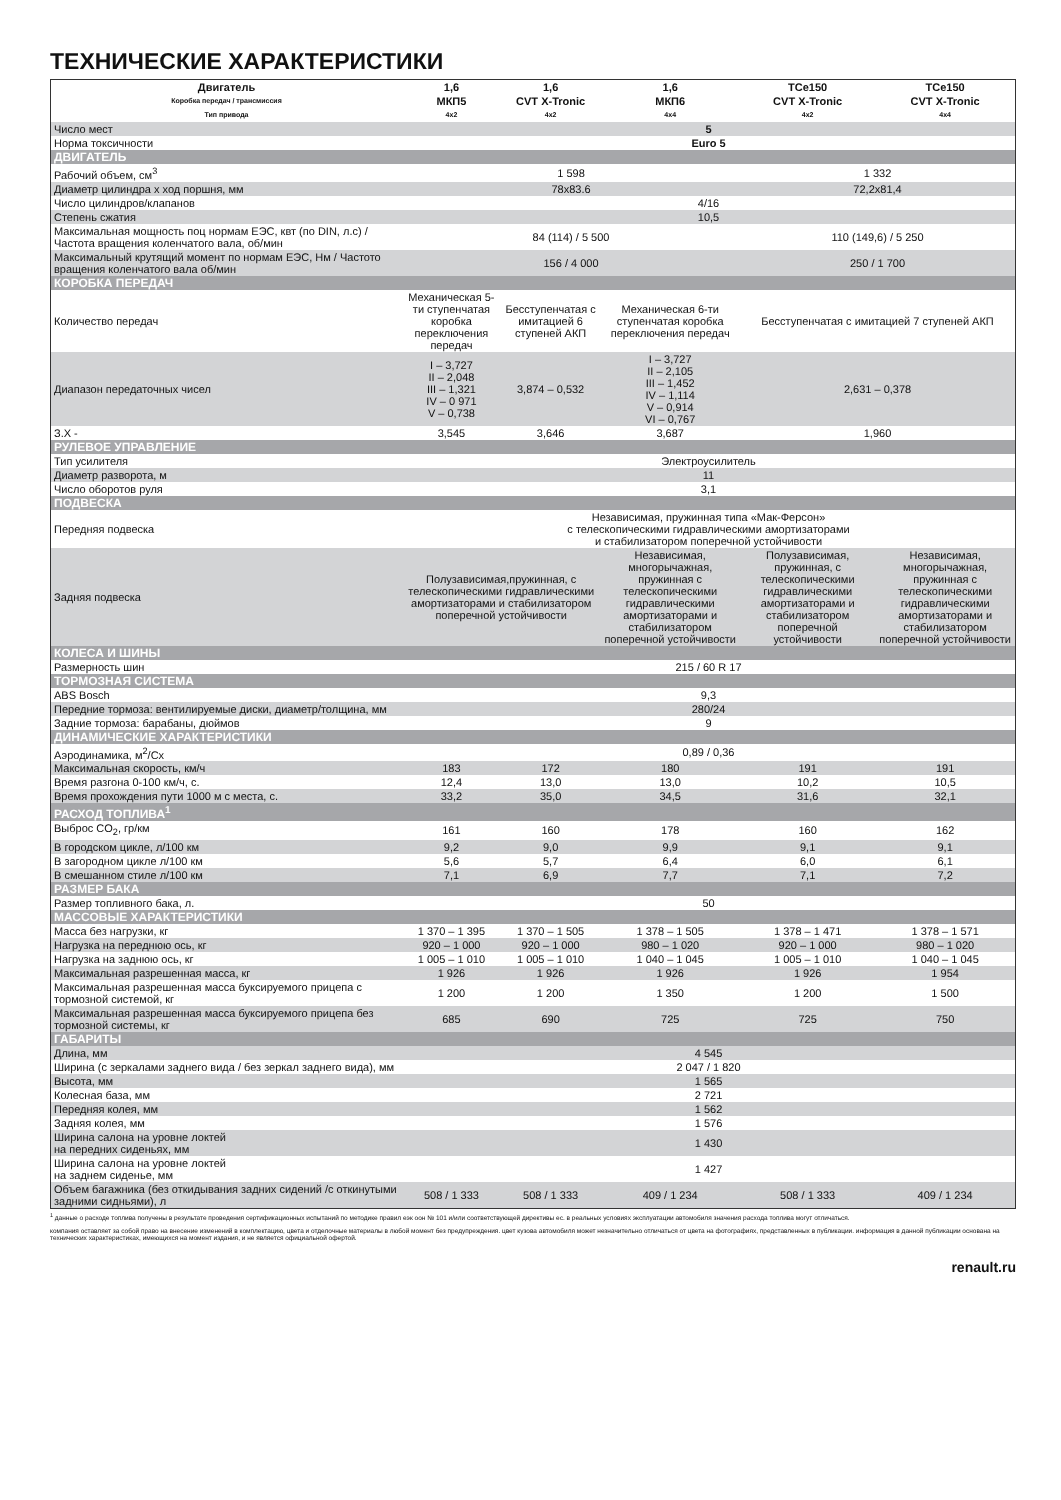ТЕХНИЧЕСКИЕ ХАРАКТЕРИСТИКИ
| Двигатель | 1,6 | 1,6 | 1,6 | TCe150 | TCe150 |
| --- | --- | --- | --- | --- | --- |
| Коробка передач / трансмиссия | МКП5 | CVT X-Tronic | МКП6 | CVT X-Tronic | CVT X-Tronic |
| Тип привода | 4x2 | 4x2 | 4x4 | 4x2 | 4x4 |
| Число мест | 5 | | | | |
| Норма токсичности | Euro 5 | | | | |
| ДВИГАТЕЛЬ | | | | | |
| Рабочий объем, см<sup>3</sup> | 1 598 | | | 1 332 | |
| Диаметр цилиндра x ход поршня, мм | 78x83.6 | | | 72,2x81,4 | |
| Число цилиндров/клапанов | 4/16 | | | | |
| Степень сжатия | 10,5 | | | | |
| Максимальная мощность поц нормам ЕЭС, квт (по DIN, л.с) / Частота вращения коленчатого вала, об/мин | 84 (114) / 5 500 | | | 110 (149,6) / 5 250 | |
| Максимальный крутящий момент по нормам ЕЭС, Нм / Частото вращения коленчатого вала об/мин | 156 / 4 000 | | | 250 / 1 700 | |
| КОРОБКА ПЕРЕДАЧ | | | | | |
| Количество передач | Механическая 5-ти ступенчатая коробка переключения передач | Бесступенчатая с имитацией 6 ступеней АКП | Механическая 6-ти ступенчатая коробка переключения передач | Бесступенчатая с имитацией 7 ступеней АКП | |
| Диапазон передаточных чисел | I – 3,727 II – 2,048 III – 1,321 IV – 0 971 V – 0,738 | 3,874 – 0,532 | I – 3,727 II – 2,105 III – 1,452 IV – 1,114 V – 0,914 VI – 0,767 | 2,631 – 0,378 | |
| З.Х - | 3,545 | 3,646 | 3,687 | 1,960 | |
| РУЛЕВОЕ УПРАВЛЕНИЕ | | | | | |
| Тип усилителя | Электроусилитель | | | | |
| Диаметр разворота, м | 11 | | | | |
| Число оборотов руля | 3,1 | | | | |
| ПОДВЕСКА | | | | | |
| Передняя подвеска | Независимая, пружинная типа «Мак-Ферсон» с телескопическими гидравлическими амортизаторами и стабилизатором поперечной устойчивости | | | | |
| Задняя подвеска | Полузависимая,пружинная, с телескопическими гидравлическими амортизаторами и стабилизатором поперечной устойчивости | | Независимая, многорычажная, пружинная с телескопическими гидравлическими амортизаторами и стабилизатором поперечной устойчивости | Полузависимая, пружинная, с телескопическими гидравлическими амортизаторами и стабилизатором поперечной устойчивости | Независимая, многорычажная, пружинная с телескопическими гидравлическими амортизаторами и стабилизатором поперечной устойчивости |
| КОЛЕСА И ШИНЫ | | | | | |
| Размерность шин | 215 / 60 R 17 | | | | |
| ТОРМОЗНАЯ СИСТЕМА | | | | | |
| ABS Bosch | 9,3 | | | | |
| Передние тормоза: вентилируемые диски, диаметр/толщина, мм | 280/24 | | | | |
| Задние тормоза: барабаны, дюймов | 9 | | | | |
| ДИНАМИЧЕСКИЕ ХАРАКТЕРИСТИКИ | | | | | |
| Аэродинамика, м<sup>2</sup>/Cx | 0,89 / 0,36 | | | | |
| Максимальная скорость, км/ч | 183 | 172 | 180 | 191 | 191 |
| Время разгона 0-100 км/ч, с. | 12,4 | 13,0 | 13,0 | 10,2 | 10,5 |
| Время прохождения пути 1000 м с места, с. | 33,2 | 35,0 | 34,5 | 31,6 | 32,1 |
| РАСХОД ТОПЛИВА<sup>1</sup> | | | | | |
| Выброс CO<sub>2</sub>, гр/км | 161 | 160 | 178 | 160 | 162 |
| В городском цикле, л/100 км | 9,2 | 9,0 | 9,9 | 9,1 | 9,1 |
| В загородном цикле л/100 км | 5,6 | 5,7 | 6,4 | 6,0 | 6,1 |
| В смешанном стиле л/100 км | 7,1 | 6,9 | 7,7 | 7,1 | 7,2 |
| РАЗМЕР БАКА | | | | | |
| Размер топливного бака, л. | 50 | | | | |
| МАССОВЫЕ ХАРАКТЕРИСТИКИ | | | | | |
| Масса без нагрузки, кг | 1 370 – 1 395 | 1 370 – 1 505 | 1 378 – 1 505 | 1 378 – 1 471 | 1 378 – 1 571 |
| Нагрузка на переднюю ось, кг | 920 – 1 000 | 920 – 1 000 | 980 – 1 020 | 920 – 1 000 | 980 – 1 020 |
| Нагрузка на заднюю ось, кг | 1 005 – 1 010 | 1 005 – 1 010 | 1 040 – 1 045 | 1 005 – 1 010 | 1 040 – 1 045 |
| Максимальная разрешенная масса, кг | 1 926 | 1 926 | 1 926 | 1 926 | 1 954 |
| Максимальная разрешенная масса буксируемого прицепа с тормозной системой, кг | 1 200 | 1 200 | 1 350 | 1 200 | 1 500 |
| Максимальная разрешенная масса буксируемого прицепа без тормозной системы, кг | 685 | 690 | 725 | 725 | 750 |
| ГАБАРИТЫ | | | | | |
| Длина, мм | 4 545 | | | | |
| Ширина (с зеркалами заднего вида / без зеркал заднего вида), мм | 2 047 / 1 820 | | | | |
| Высота, мм | 1 565 | | | | |
| Колесная база, мм | 2 721 | | | | |
| Передняя колея, мм | 1 562 | | | | |
| Задняя колея, мм | 1 576 | | | | |
| Ширина салона на уровне локтей на передних сиденьях, мм | 1 430 | | | | |
| Ширина салона на уровне локтей на заднем сиденье, мм | 1 427 | | | | |
| Объем багажника (без откидывания задних сидений /с откинутыми задними сидньями), л | 508 / 1 333 | 508 / 1 333 | 409 / 1 234 | 508 / 1 333 | 409 / 1 234 |
<sup>1</sup> данные о расходе топлива получены в результате проведения сертификационных испытаний по методике правил еэк оон № 101 и/или соответствующей директивы ес. в реальных условиях эксплуатации автомобиля значения расхода топлива могут отличаться.
компания оставляет за собой право на внесение изменений в комплектацию, цвета и отделочные материалы в любой момент без предупреждения. цвет кузова автомобиля может незначительно отличаться от цвета на фотографиях, представленных в публикации. информация в данной публикации основана на технических характеристиках, имеющихся на момент издания, и не является официальной офертой.
renault.ru